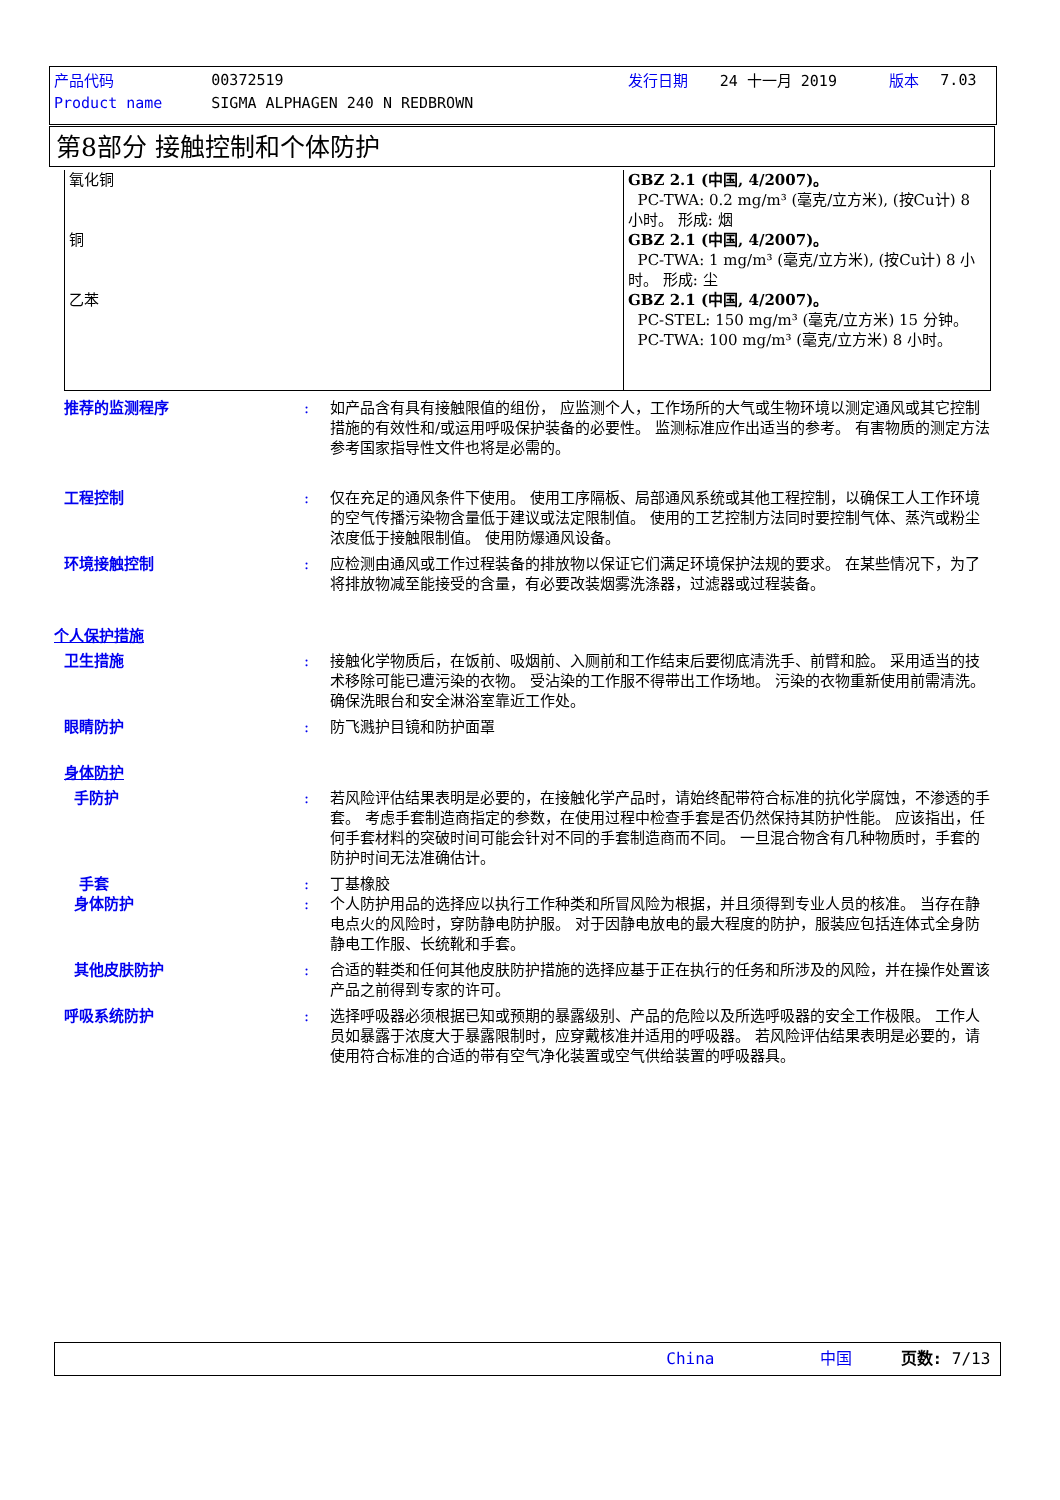| 产品代码 | 00372519 | | 发行日期 | 24 十一月 2019 | 版本 | 7.03 |
| Product name | SIGMA ALPHAGEN 240 N REDBROWN | | | | | |
第8部分 接触控制和个体防护
| 氧化铜 铜 乙苯 | GBZ 2.1 (中国, 4/2007)。 PC-TWA: 0.2 mg/m³ (毫克/立方米), (按Cu计) 8 小时。 形成: 烟 GBZ 2.1 (中国, 4/2007)。 PC-TWA: 1 mg/m³ (毫克/立方米), (按Cu计) 8 小时。 形成: 尘 GBZ 2.1 (中国, 4/2007)。 PC-STEL: 150 mg/m³ (毫克/立方米) 15 分钟。 PC-TWA: 100 mg/m³ (毫克/立方米) 8 小时。 |
推荐的监测程序 : 如产品含有具有接触限值的组份， 应监测个人，工作场所的大气或生物环境以测定通风或其它控制措施的有效性和/或运用呼吸保护装备的必要性。 监测标准应作出适当的参考。 有害物质的测定方法参考国家指导性文件也将是必需的。
工程控制 : 仅在充足的通风条件下使用。 使用工序隔板、局部通风系统或其他工程控制，以确保工人工作环境的空气传播污染物含量低于建议或法定限制值。 使用的工艺控制方法同时要控制气体、蒸汽或粉尘浓度低于接触限制值。 使用防爆通风设备。
环境接触控制 : 应检测由通风或工作过程装备的排放物以保证它们满足环境保护法规的要求。 在某些情况下，为了将排放物减至能接受的含量，有必要改装烟雾洗涤器，过滤器或过程装备。
个人保护措施
卫生措施 : 接触化学物质后，在饭前、吸烟前、入厕前和工作结束后要彻底清洗手、前臂和脸。 采用适当的技术移除可能已遭污染的衣物。 受沾染的工作服不得带出工作场地。 污染的衣物重新使用前需清洗。 确保洗眼台和安全淋浴室靠近工作处。
眼睛防护 : 防飞溅护目镜和防护面罩
身体防护
手防护 : 若风险评估结果表明是必要的，在接触化学产品时，请始终配带符合标准的抗化学腐蚀，不渗透的手套。 考虑手套制造商指定的参数，在使用过程中检查手套是否仍然保持其防护性能。 应该指出，任何手套材料的突破时间可能会针对不同的手套制造商而不同。 一旦混合物含有几种物质时，手套的防护时间无法准确估计。
手套 : 丁基橡胶
身体防护 : 个人防护用品的选择应以执行工作种类和所冒风险为根据，并且须得到专业人员的核准。 当存在静电点火的风险时，穿防静电防护服。 对于因静电放电的最大程度的防护，服装应包括连体式全身防静电工作服、长统靴和手套。
其他皮肤防护 : 合适的鞋类和任何其他皮肤防护措施的选择应基于正在执行的任务和所涉及的风险，并在操作处置该产品之前得到专家的许可。
呼吸系统防护 : 选择呼吸器必须根据已知或预期的暴露级别、产品的危险以及所选呼吸器的安全工作极限。 工作人员如暴露于浓度大于暴露限制时，应穿戴核准并适用的呼吸器。 若风险评估结果表明是必要的，请使用符合标准的合适的带有空气净化装置或空气供给装置的呼吸器具。
China 中国 页数: 7/13